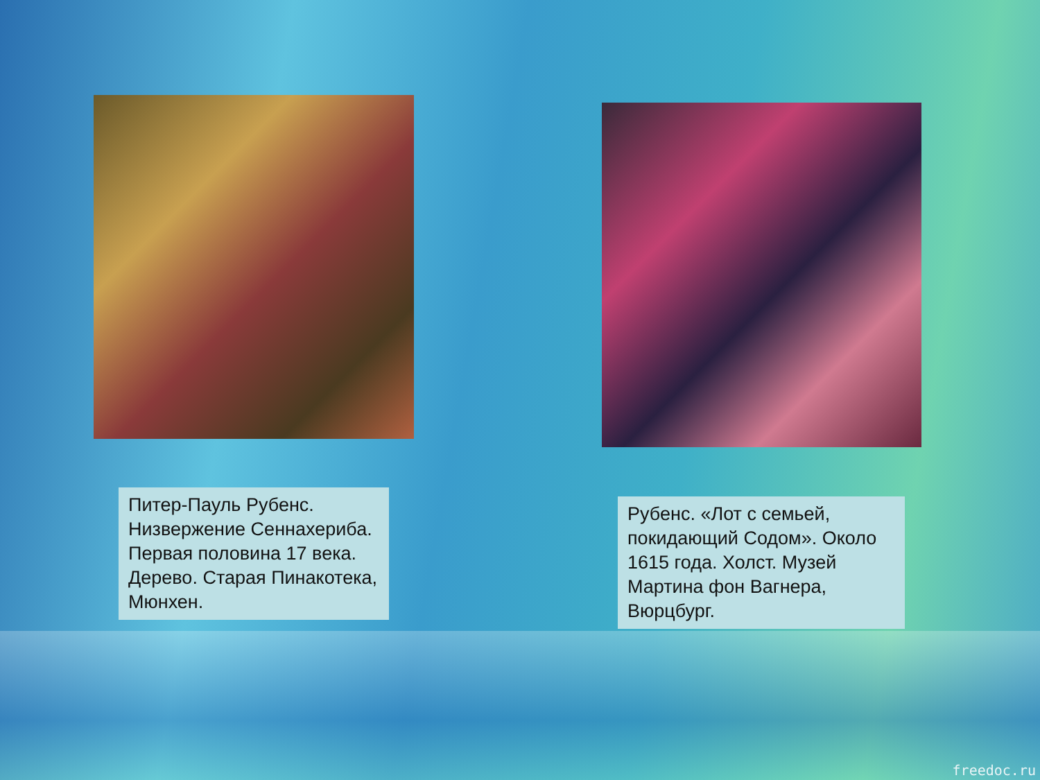Питер-Пауль Рубенс. Низвержение Сеннахериба. Первая половина 17 века. Дерево. Старая Пинакотека, Мюнхен.
Рубенс. «Лот с семьей, покидающий Содом». Около 1615 года. Холст. Музей Мартина фон Вагнера, Вюрцбург.
freedoc.ru